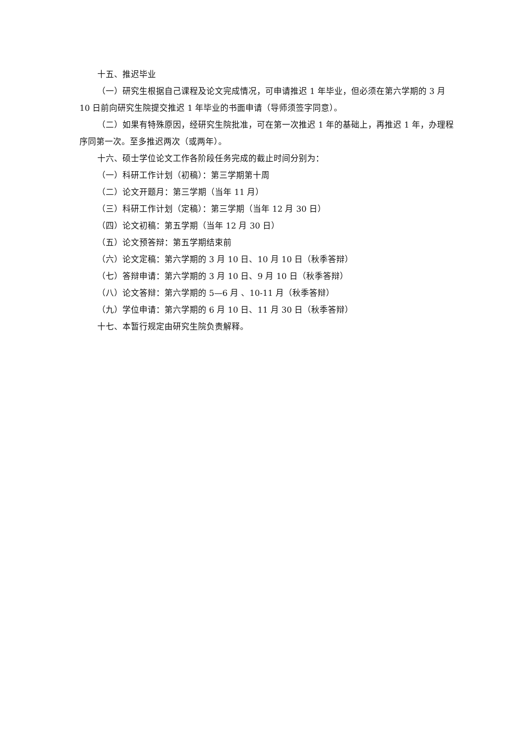十五、推迟毕业
（一）研究生根据自己课程及论文完成情况，可申请推迟 1 年毕业，但必须在第六学期的 3 月 10 日前向研究生院提交推迟 1 年毕业的书面申请（导师须签字同意）。
（二）如果有特殊原因，经研究生院批准，可在第一次推迟 1 年的基础上，再推迟 1 年，办理程序同第一次。至多推迟两次（或两年）。
十六、硕士学位论文工作各阶段任务完成的截止时间分别为：
（一）科研工作计划（初稿）：第三学期第十周
（二）论文开题月：第三学期（当年 11 月）
（三）科研工作计划（定稿）：第三学期（当年 12 月 30 日）
（四）论文初稿：第五学期（当年 12 月 30 日）
（五）论文预答辩：第五学期结束前
（六）论文定稿：第六学期的 3 月 10 日、10 月 10 日（秋季答辩）
（七）答辩申请：第六学期的 3 月 10 日、9 月 10 日（秋季答辩）
（八）论文答辩：第六学期的 5—6 月 、10-11 月（秋季答辩）
（九）学位申请：第六学期的 6 月 10 日、11 月 30 日（秋季答辩）
十七、本暂行规定由研究生院负责解释。